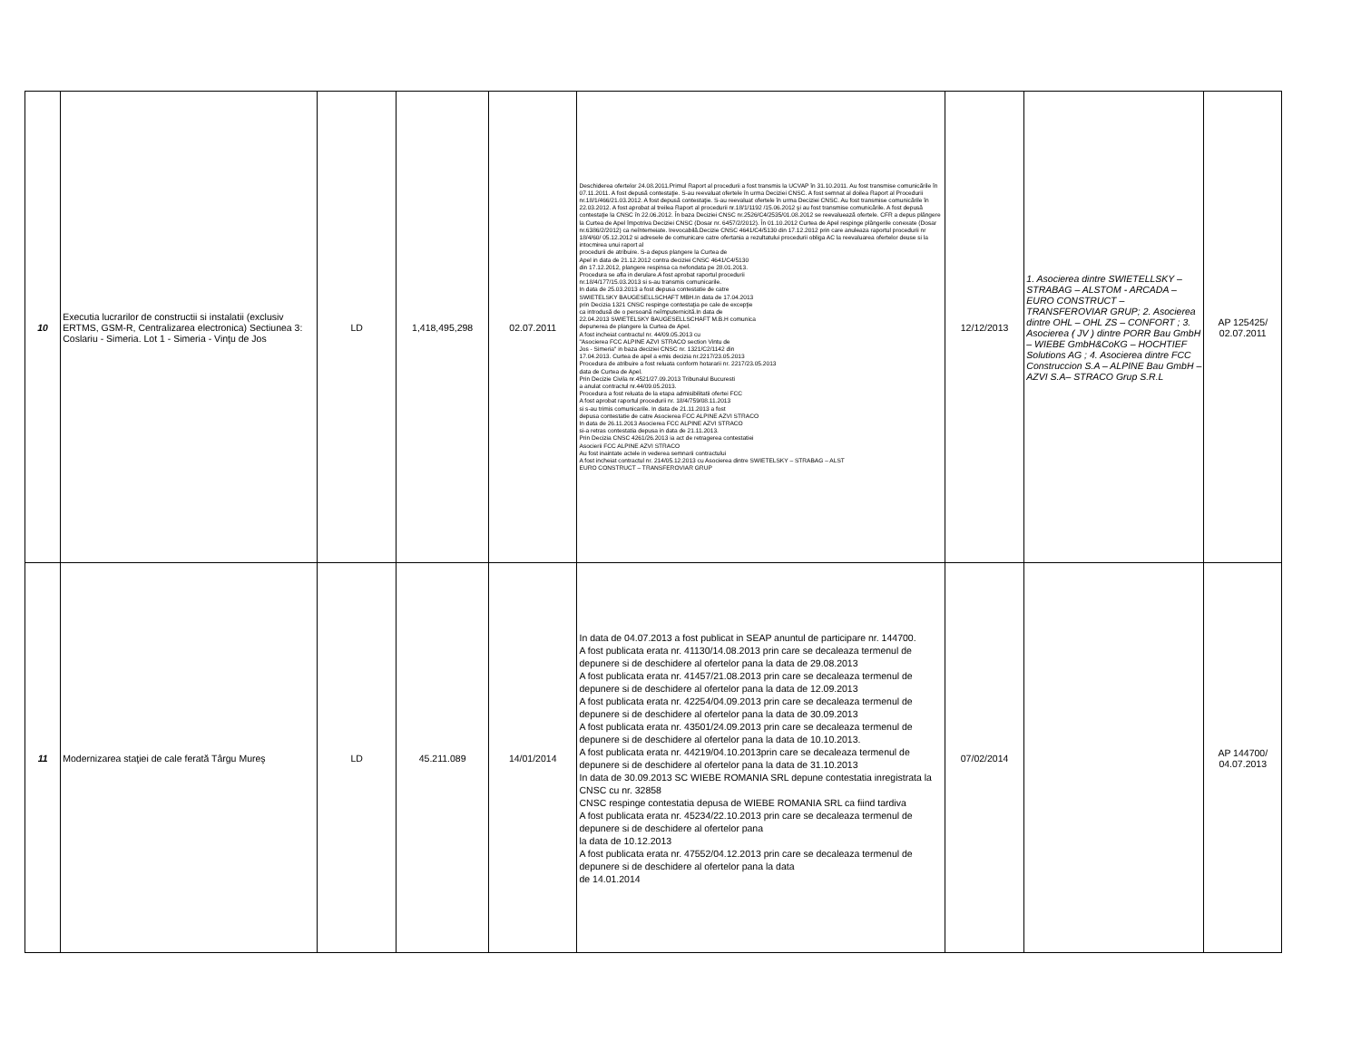| 10 | Executia lucrarilor de constructii si instalatii (exclusiv ERTMS, GSM-R, Centralizarea electronica) Sectiunea 3: Coslariu - Simeria. Lot 1 - Simeria - Vinţu de Jos | LD | 1,418,495,298 | 02.07.2011 | Deschiderea ofertelor 24.08.2011.Primul Raport al procedurii a fost transmis la UCVAP în 31.10.2011. Au fost transmise comunicările în 07.11.2011. A fost depusă contestaţie. S-au reevaluat ofertele în urma Deciziei CNSC. A fost semnat al doilea Raport al Procedurii nr.18/1/466/21.03.2012. A fost depusă contestaţie. S-au reevaluat ofertele în urma Deciziei CNSC. Au fost transmise comunicările în 22.03.2012. A fost aprobat al treilea Raport al procedurii nr.18/1/1192 /15.06.2012 şi au fost transmise comunicările. A fost depusă contestaţie la CNSC în 22.06.2012. În baza Deciziei CNSC nr.2526/C4/2535/01.08.2012 se reevaluează ofertele. CFR a depus plângere la Curtea de Apel împotriva Deciziei CNSC (Dosar nr. 6457/2/2012). În 01.10.2012 Curtea de Apel respinge plângerile conexate (Dosar nr.6386/2/2012) ca neîntemeiate. Irevocabilă.Decizie CNSC 4641/C4/5130 din 17.12.2012 prin care anuleaza raportul procedurii nr 18/4/60/ 05.12.2012 si adresele de comunicare catre ofertania a rezultatului procedurii obliga AC la reevaluarea ofertelor deuse si la intocmirea unui raport al procedurii de atribuire. S-a depus plangere la Curtea de Apel in data de 21.12.2012 contra deciziei CNSC 4641/C4/5130 din 17.12.2012, plangere respinsa ca nefondata pe 28.01.2013. Procedura se afla in derulare.A fost aprobat raportul procedurii nr.18/4/177/15.03.2013 si s-au transmis comunicarile. In data de 25.03.2013 a fost depusa contestatie de catre SWIETELSKY BAUGESELLSCHAFT MBH.In data de 17.04.2013 prin Decizia 1321 CNSC respinge contestaţia pe cale de excepţie ca introdusă de o persoană neîmputernicită.In data de 22.04.2013 SWIETELSKY BAUGESELLSCHAFT M.B.H comunica depunerea de plangere la Curtea de Apel. A fost incheiat contractul nr. 44/09.05.2013 cu "Asocierea FCC ALPINE AZVI STRACO section Vintu de Jos - Simeria" in baza deciziei CNSC nr. 1321/C2/1142 din 17.04.2013. Curtea de apel a emis decizia nr.2217/23.05.2013 Procedura de atribuire a fost reluata conform hotararii nr. 2217/23.05.2013 data de Curtea de Apel. Prin Decizie Civila nr.4521/27.09.2013 Tribunalul Bucuresti a anulat contractul nr.44/09.05.2013. Procedura a fost reluata de la etapa admisibilitatii ofertei FCC A fost aprobat raportul procedurii nr. 18/4/759/08.11.2013 si s-au trimis comunicarile. In data de 21.11.2013 a fost depusa contestatie de catre Asocierea FCC ALPINE AZVI STRACO In data de 26.11.2013 Asocierea FCC ALPINE AZVI STRACO si-a retras contestatia depusa in data de 21.11.2013. Prin Decizia CNSC 4261/26.2013 ia act de retragerea contestatiei Asocierii FCC ALPINE AZVI STRACO Au fost inaintate actele in vederea semnarii contractului A fost incheiat contractul nr. 214/05.12.2013 cu Asocierea dintre SWIETELSKY – STRABAG – ALST EURO CONSTRUCT – TRANSFEROVIAR GRUP | 12/12/2013 | 1. Asocierea dintre SWIETELLSKY – STRABAG – ALSTOM - ARCADA – EURO CONSTRUCT – TRANSFEROVIAR GRUP; 2. Asocierea dintre OHL – OHL ZS – CONFORT ; 3. Asocierea ( JV ) dintre PORR Bau GmbH – WIEBE GmbH&CoKG – HOCHTIEF Solutions AG ; 4. Asocierea dintre FCC Construccion S.A – ALPINE Bau GmbH – AZVI S.A– STRACO Grup S.R.L | AP 125425/ 02.07.2011 |
| 11 | Modernizarea staţiei de cale ferată Târgu Mureş | LD | 45.211.089 | 14/01/2014 | In data de 04.07.2013 a fost publicat in SEAP anuntul de participare nr. 144700. A fost publicata erata nr. 41130/14.08.2013 prin care se decaleaza termenul de depunere si de deschidere al ofertelor pana la data de 29.08.2013 A fost publicata erata nr. 41457/21.08.2013 prin care se decaleaza termenul de depunere si de deschidere al ofertelor pana la data de 12.09.2013 A fost publicata erata nr. 42254/04.09.2013 prin care se decaleaza termenul de depunere si de deschidere al ofertelor pana la data de 30.09.2013 A fost publicata erata nr. 43501/24.09.2013 prin care se decaleaza termenul de depunere si de deschidere al ofertelor pana la data de 10.10.2013. A fost publicata erata nr. 44219/04.10.2013prin care se decaleaza termenul de depunere si de deschidere al ofertelor pana la data de 31.10.2013 In data de 30.09.2013 SC WIEBE ROMANIA SRL depune contestatia inregistrata la CNSC cu nr. 32858 CNSC respinge contestatia depusa de WIEBE ROMANIA SRL ca fiind tardiva A fost publicata erata nr. 45234/22.10.2013 prin care se decaleaza termenul de depunere si de deschidere al ofertelor pana la data de 10.12.2013 A fost publicata erata nr. 47552/04.12.2013 prin care se decaleaza termenul de depunere si de deschidere al ofertelor pana la data de 14.01.2014 | 07/02/2014 | | AP 144700/ 04.07.2013 |